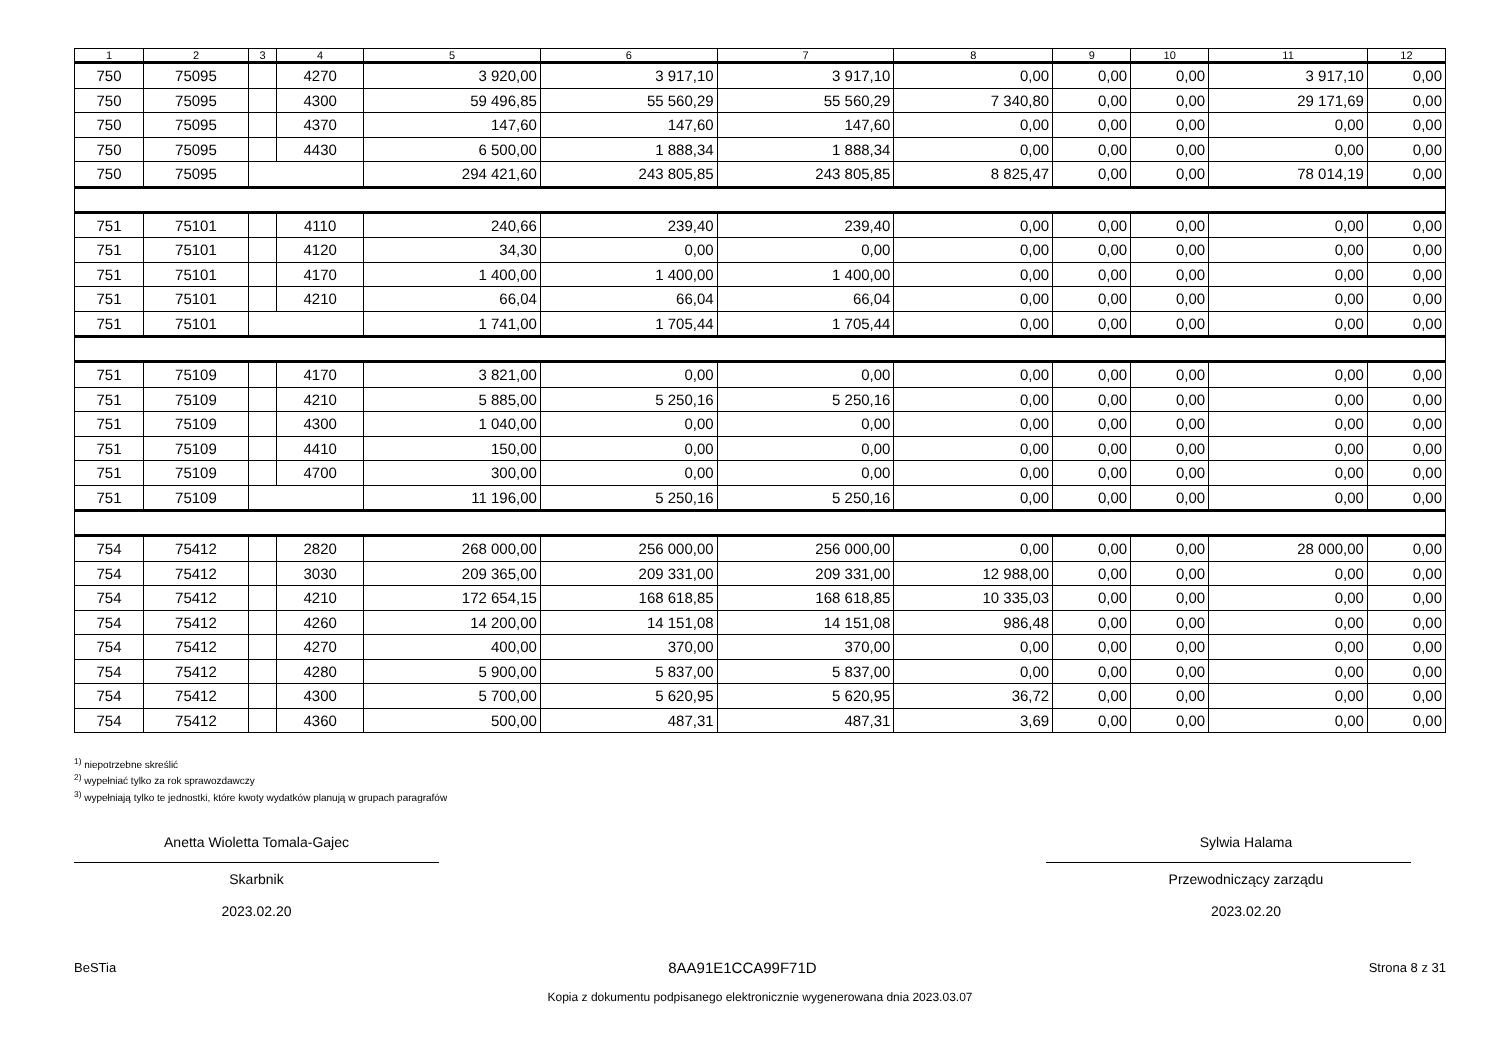| 1 | 2 | 3 | 4 | 5 | 6 | 7 | 8 | 9 | 10 | 11 | 12 |
| --- | --- | --- | --- | --- | --- | --- | --- | --- | --- | --- | --- |
| 750 | 75095 | | 4270 | 3 920,00 | 3 917,10 | 3 917,10 | 0,00 | 0,00 | 0,00 | 3 917,10 | 0,00 |
| 750 | 75095 | | 4300 | 59 496,85 | 55 560,29 | 55 560,29 | 7 340,80 | 0,00 | 0,00 | 29 171,69 | 0,00 |
| 750 | 75095 | | 4370 | 147,60 | 147,60 | 147,60 | 0,00 | 0,00 | 0,00 | 0,00 | 0,00 |
| 750 | 75095 | | 4430 | 6 500,00 | 1 888,34 | 1 888,34 | 0,00 | 0,00 | 0,00 | 0,00 | 0,00 |
| 750 | 75095 | | | 294 421,60 | 243 805,85 | 243 805,85 | 8 825,47 | 0,00 | 0,00 | 78 014,19 | 0,00 |
| 751 | 75101 | | 4110 | 240,66 | 239,40 | 239,40 | 0,00 | 0,00 | 0,00 | 0,00 | 0,00 |
| 751 | 75101 | | 4120 | 34,30 | 0,00 | 0,00 | 0,00 | 0,00 | 0,00 | 0,00 | 0,00 |
| 751 | 75101 | | 4170 | 1 400,00 | 1 400,00 | 1 400,00 | 0,00 | 0,00 | 0,00 | 0,00 | 0,00 |
| 751 | 75101 | | 4210 | 66,04 | 66,04 | 66,04 | 0,00 | 0,00 | 0,00 | 0,00 | 0,00 |
| 751 | 75101 | | | 1 741,00 | 1 705,44 | 1 705,44 | 0,00 | 0,00 | 0,00 | 0,00 | 0,00 |
| 751 | 75109 | | 4170 | 3 821,00 | 0,00 | 0,00 | 0,00 | 0,00 | 0,00 | 0,00 | 0,00 |
| 751 | 75109 | | 4210 | 5 885,00 | 5 250,16 | 5 250,16 | 0,00 | 0,00 | 0,00 | 0,00 | 0,00 |
| 751 | 75109 | | 4300 | 1 040,00 | 0,00 | 0,00 | 0,00 | 0,00 | 0,00 | 0,00 | 0,00 |
| 751 | 75109 | | 4410 | 150,00 | 0,00 | 0,00 | 0,00 | 0,00 | 0,00 | 0,00 | 0,00 |
| 751 | 75109 | | 4700 | 300,00 | 0,00 | 0,00 | 0,00 | 0,00 | 0,00 | 0,00 | 0,00 |
| 751 | 75109 | | | 11 196,00 | 5 250,16 | 5 250,16 | 0,00 | 0,00 | 0,00 | 0,00 | 0,00 |
| 754 | 75412 | | 2820 | 268 000,00 | 256 000,00 | 256 000,00 | 0,00 | 0,00 | 0,00 | 28 000,00 | 0,00 |
| 754 | 75412 | | 3030 | 209 365,00 | 209 331,00 | 209 331,00 | 12 988,00 | 0,00 | 0,00 | 0,00 | 0,00 |
| 754 | 75412 | | 4210 | 172 654,15 | 168 618,85 | 168 618,85 | 10 335,03 | 0,00 | 0,00 | 0,00 | 0,00 |
| 754 | 75412 | | 4260 | 14 200,00 | 14 151,08 | 14 151,08 | 986,48 | 0,00 | 0,00 | 0,00 | 0,00 |
| 754 | 75412 | | 4270 | 400,00 | 370,00 | 370,00 | 0,00 | 0,00 | 0,00 | 0,00 | 0,00 |
| 754 | 75412 | | 4280 | 5 900,00 | 5 837,00 | 5 837,00 | 0,00 | 0,00 | 0,00 | 0,00 | 0,00 |
| 754 | 75412 | | 4300 | 5 700,00 | 5 620,95 | 5 620,95 | 36,72 | 0,00 | 0,00 | 0,00 | 0,00 |
| 754 | 75412 | | 4360 | 500,00 | 487,31 | 487,31 | 3,69 | 0,00 | 0,00 | 0,00 | 0,00 |
<sup>1)</sup> niepotrzebne skreślić
<sup>2)</sup> wypełniać tylko za rok sprawozdawczy
<sup>3)</sup> wypełniają tylko te jednostki, które kwoty wydatków planują w grupach paragrafów
Anetta Wioletta Tomala-Gajec
Skarbnik
2023.02.20
Sylwia Halama
Przewodniczący zarządu
2023.02.20
BeSTia 8AA91E1CCA99F71D Strona 8 z 31
Kopia z dokumentu podpisanego elektronicznie wygenerowana dnia 2023.03.07